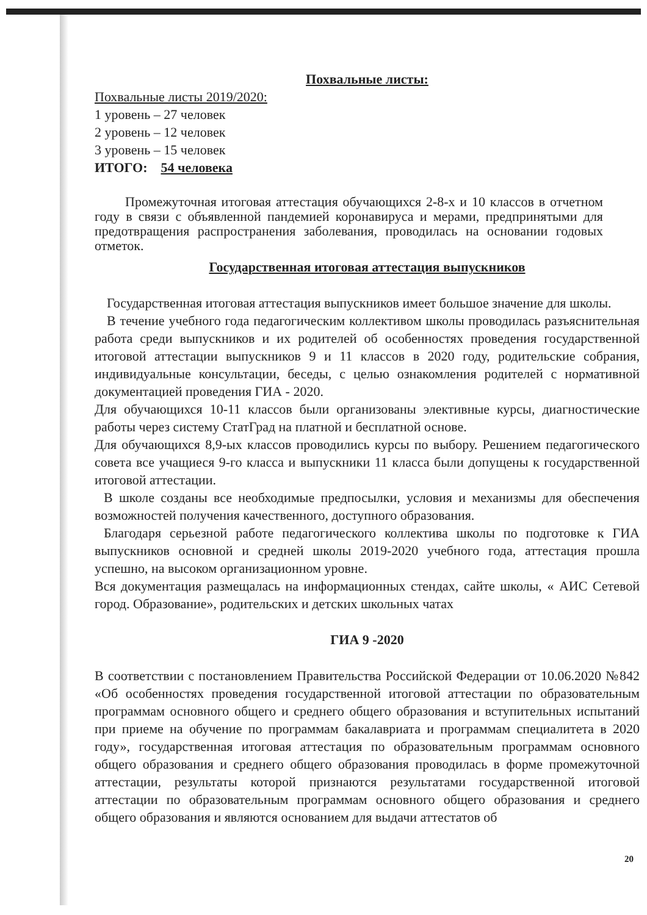Похвальные листы:
Похвальные листы 2019/2020:
1 уровень – 27 человек
2 уровень – 12 человек
3 уровень – 15 человек
ИТОГО: 54 человека
Промежуточная итоговая аттестация обучающихся 2-8-х и 10 классов в отчетном году в связи с объявленной пандемией коронавируса и мерами, предпринятыми для предотвращения распространения заболевания, проводилась на основании годовых отметок.
Государственная итоговая аттестация выпускников
Государственная итоговая аттестация выпускников имеет большое значение для школы.
В течение учебного года педагогическим коллективом школы проводилась разъяснительная работа среди выпускников и их родителей об особенностях проведения государственной итоговой аттестации выпускников 9 и 11 классов в 2020 году, родительские собрания, индивидуальные консультации, беседы, с целью ознакомления родителей с нормативной документацией проведения ГИА - 2020.
Для обучающихся 10-11 классов были организованы элективные курсы, диагностические работы через систему СтатГрад на платной и бесплатной основе.
Для обучающихся 8,9-ых классов проводились курсы по выбору. Решением педагогического совета все учащиеся 9-го класса и выпускники 11 класса были допущены к государственной итоговой аттестации.
В школе созданы все необходимые предпосылки, условия и механизмы для обеспечения возможностей получения качественного, доступного образования.
Благодаря серьезной работе педагогического коллектива школы по подготовке к ГИА выпускников основной и средней школы 2019-2020 учебного года, аттестация прошла успешно, на высоком организационном уровне.
Вся документация размещалась на информационных стендах, сайте школы, « АИС Сетевой город. Образование», родительских и детских школьных чатах
ГИА 9 -2020
В соответствии с постановлением Правительства Российской Федерации от 10.06.2020 №842 «Об особенностях проведения государственной итоговой аттестации по образовательным программам основного общего и среднего общего образования и вступительных испытаний при приеме на обучение по программам бакалавриата и программам специалитета в 2020 году», государственная итоговая аттестация по образовательным программам основного общего образования и среднего общего образования проводилась в форме промежуточной аттестации, результаты которой признаются результатами государственной итоговой аттестации по образовательным программам основного общего образования и среднего общего образования и являются основанием для выдачи аттестатов об
20